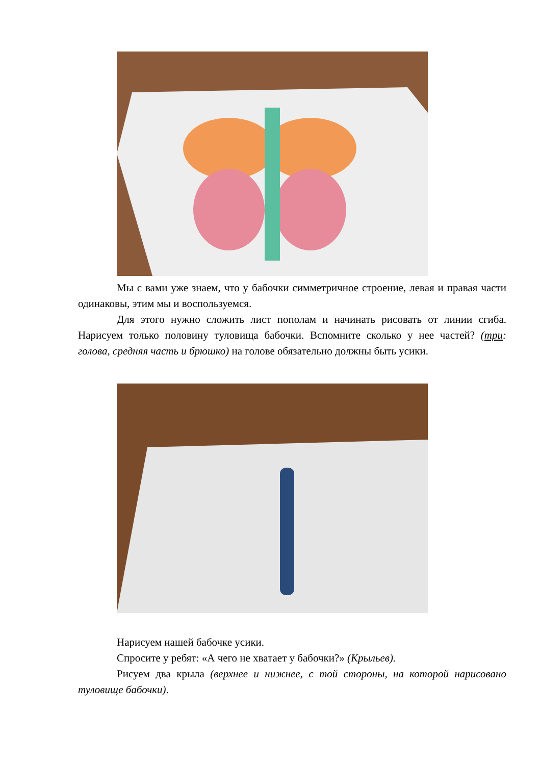Мы с вами уже знаем, что у бабочки симметричное строение, левая и правая части одинаковы, этим мы и воспользуемся.
Для этого нужно сложить лист пополам и начинать рисовать от линии сгиба. Нарисуем только половину туловища бабочки. Вспомните сколько у нее частей? (три: голова, средняя часть и брюшко) на голове обязательно должны быть усики.
Нарисуем нашей бабочке усики.
Спросите у ребят: «А чего не хватает у бабочки?» (Крыльев).
Рисуем два крыла (верхнее и нижнее, с той стороны, на которой нарисовано туловище бабочки).